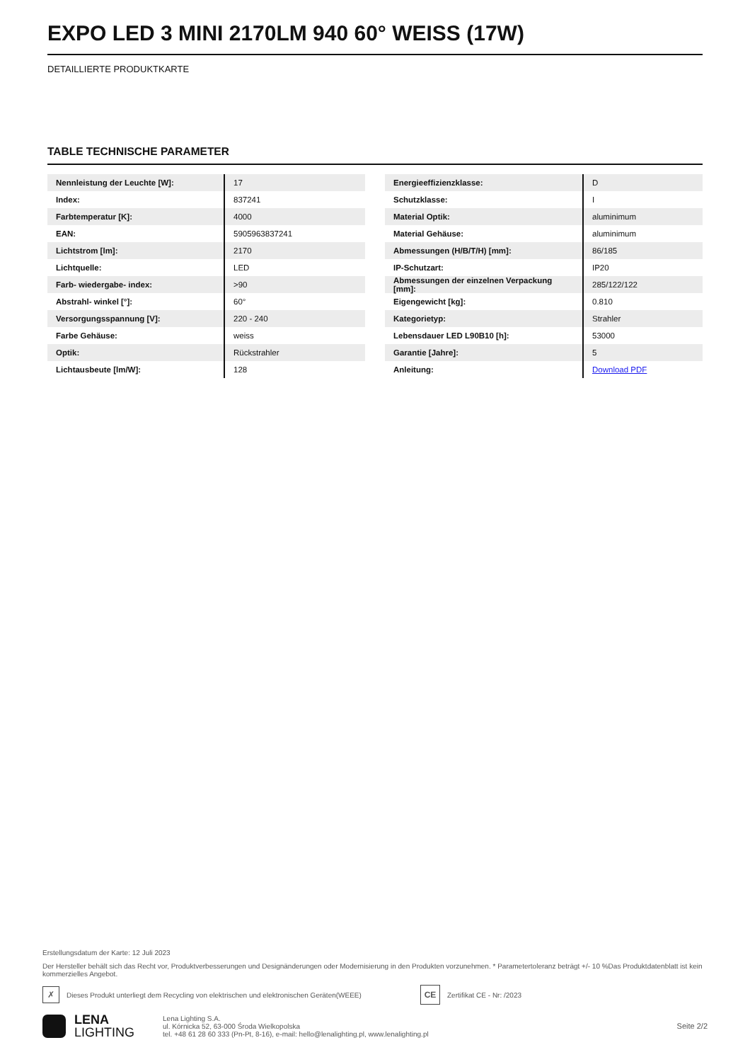EXPO LED 3 MINI 2170LM 940 60° WEISS (17W)
DETAILLIERTE PRODUKTKARTE
TABLE TECHNISCHE PARAMETER
| Nennleistung der Leuchte [W]: | 17 |
| Index: | 837241 |
| Farbtemperatur [K]: | 4000 |
| EAN: | 5905963837241 |
| Lichtstrom [lm]: | 2170 |
| Lichtquelle: | LED |
| Farb- wiedergabe- index: | >90 |
| Abstrahl- winkel [°]: | 60° |
| Versorgungsspannung [V]: | 220 - 240 |
| Farbe Gehäuse: | weiss |
| Optik: | Rückstrahler |
| Lichtausbeute [lm/W]: | 128 |
| Energieeffizienzklasse: | D |
| Schutzklasse: | I |
| Material Optik: | aluminimum |
| Material Gehäuse: | aluminimum |
| Abmessungen (H/B/T/H) [mm]: | 86/185 |
| IP-Schutzart: | IP20 |
| Abmessungen der einzelnen Verpackung [mm]: | 285/122/122 |
| Eigengewicht [kg]: | 0.810 |
| Kategorietyp: | Strahler |
| Lebensdauer LED L90B10 [h]: | 53000 |
| Garantie [Jahre]: | 5 |
| Anleitung: | Download PDF |
Erstellungsdatum der Karte: 12 Juli 2023
Der Hersteller behält sich das Recht vor, Produktverbesserungen und Designänderungen oder Modernisierung in den Produkten vorzunehmen. * Parametertoleranz beträgt +/- 10 %Das Produktdatenblatt ist kein kommerzielles Angebot.
✗ Dieses Produkt unterliegt dem Recycling von elektrischen und elektronischen Geräten(WEEE) CE Zertifikat CE - Nr: /2023
LENA
LIGHTING
Lena Lighting S.A.
ul. Kórnicka 52, 63-000 Środa Wielkopolska
tel. +48 61 28 60 333 (Pn-Pt, 8-16), e-mail: hello@lenalighting.pl, www.lenalighting.pl
Seite 2/2